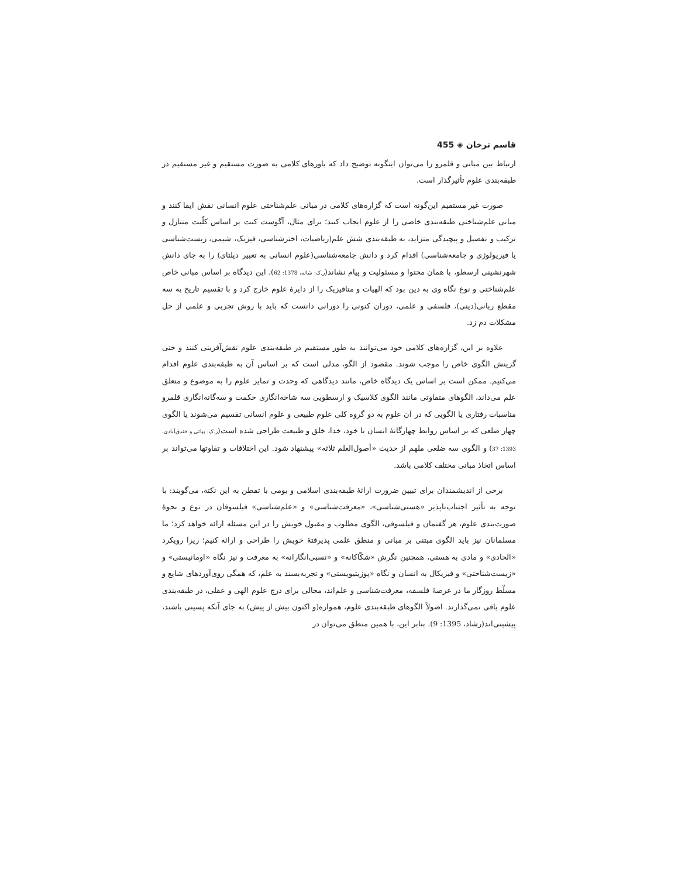قاسم ترخان ◈ 455
ارتباط بین مبانی و قلمرو را می‌توان اینگونه توضیح داد که باورهای کلامی به صورت مستقیم و غیر مستقیم در طبقه‌بندی علوم تأثیرگذار است.
صورت غیر مستقیم این‌گونه است که گزاره‌های کلامی در مبانی علم‌شناختی علوم انسانی نقش ایفا کنند و مبانی علم‌شناختی طبقه‌بندی خاصی را از علوم ایجاب کنند؛ برای مثال، آگوست کنت بر اساس کلّیت متنازل و ترکیب و تفصیل و پیچیدگی متزاید، به طبقه‌بندی شش علم(ریاضیات، اخترشناسی، فیزیک، شیمی، زیست‌شناسی یا فیزیولوژی و جامعه‌شناسی) اقدام کرد و دانش جامعه‌شناسی(علوم انسانی به تعبیر دیلتای) را به جای دانش شهرنشینی ارسطو، با همان محتوا و مسئولیت و پیام نشاند(ر.ک: شاله، 1378: 62). این دیدگاه بر اساس مبانی خاص علم‌شناختی و نوع نگاه وی به دین بود که الهیات و متافیزیک را از دایرهٔ علوم خارج کرد و با تقسیم تاریخ به سه مقطع ربانی(دینی)، فلسفی و علمی، دوران کنونی را دورانی دانست که باید با روش تجربی و علمی از حل مشکلات دم زد.
علاوه بر این، گزاره‌های کلامی خود می‌توانند به طور مستقیم در طبقه‌بندی علوم نقش‌آفرینی کنند و حتی گزینش الگوی خاص را موجب شوند. مقصود از الگو، مدلی است که بر اساس آن به طبقه‌بندی علوم اقدام می‌کنیم. ممکن است بر اساس یک دیدگاه خاص، مانند دیدگاهی که وحدت و تمایز علوم را به موضوع و متعلق علم می‌داند، الگوهای متفاوتی مانند الگوی کلاسیک و ارسطویی سه شاخه‌انگاری حکمت و سه‌گانه‌انگاری قلمرو مناسبات رفتاری یا الگویی که در آن علوم به دو گروه کلی علوم طبیعی و علوم انسانی تقسیم می‌شوند یا الگوی چهار ضلعی که بر اساس روابط چهارگانهٔ انسان با خود، خدا، خلق و طبیعت طراحی شده است(ر.ک: بیاتی و خندق‌آبادی، 1393: 37) و الگوی سه ضلعی ملهم از حدیث «أصول‌العلم ثلاثه» پیشنهاد شود. این اختلافات و تفاوتها می‌تواند بر اساس اتخاذ مبانی مختلف کلامی باشد.
برخی از اندیشمندان برای تبیین ضرورت ارائهٔ طبقه‌بندی اسلامی و بومی با تفطن به این نکته، می‌گویند: با توجه به تأثیر اجتناب‌ناپذیر «هستی‌شناسی»، «معرفت‌شناسی» و «علم‌شناسی» فیلسوفان در نوع و نحوهٔ صورت‌بندی علوم، هر گفتمان و فیلسوفی، الگوی مطلوب و مقبول خویش را در این مسئله ارائه خواهد کرد؛ ما مسلمانان نیز باید الگوی مبتنی بر مبانی و منطق علمی پذیرفتهٔ خویش را طراحی و ارائه کنیم؛ زیرا رویکرد «الحادی» و مادی به هستی، همچنین نگرش «شکّاکانه» و «نسبی‌انگارانه» به معرفت و نیز نگاه «اومانیستی» و «زیست‌شناختی» و فیزیکال به انسان و نگاه «پوزیتیویستی» و تجربه‌بسند به علم، که همگی روی‌آوردهای شایع و مسلّط روزگار ما در عرصهٔ فلسفه، معرفت‌شناسی و علم‌اند، مجالی برای درج علوم الهی و عقلی، در طبقه‌بندی علوم باقی نمی‌گذارند. اصولاً الگوهای طبقه‌بندی علوم، همواره(و اکنون بیش از پیش) به جای آنکه پسینی باشند، پیشینی‌اند(رشاد، 1395: 9). بنابر این، با همین منطق می‌توان در